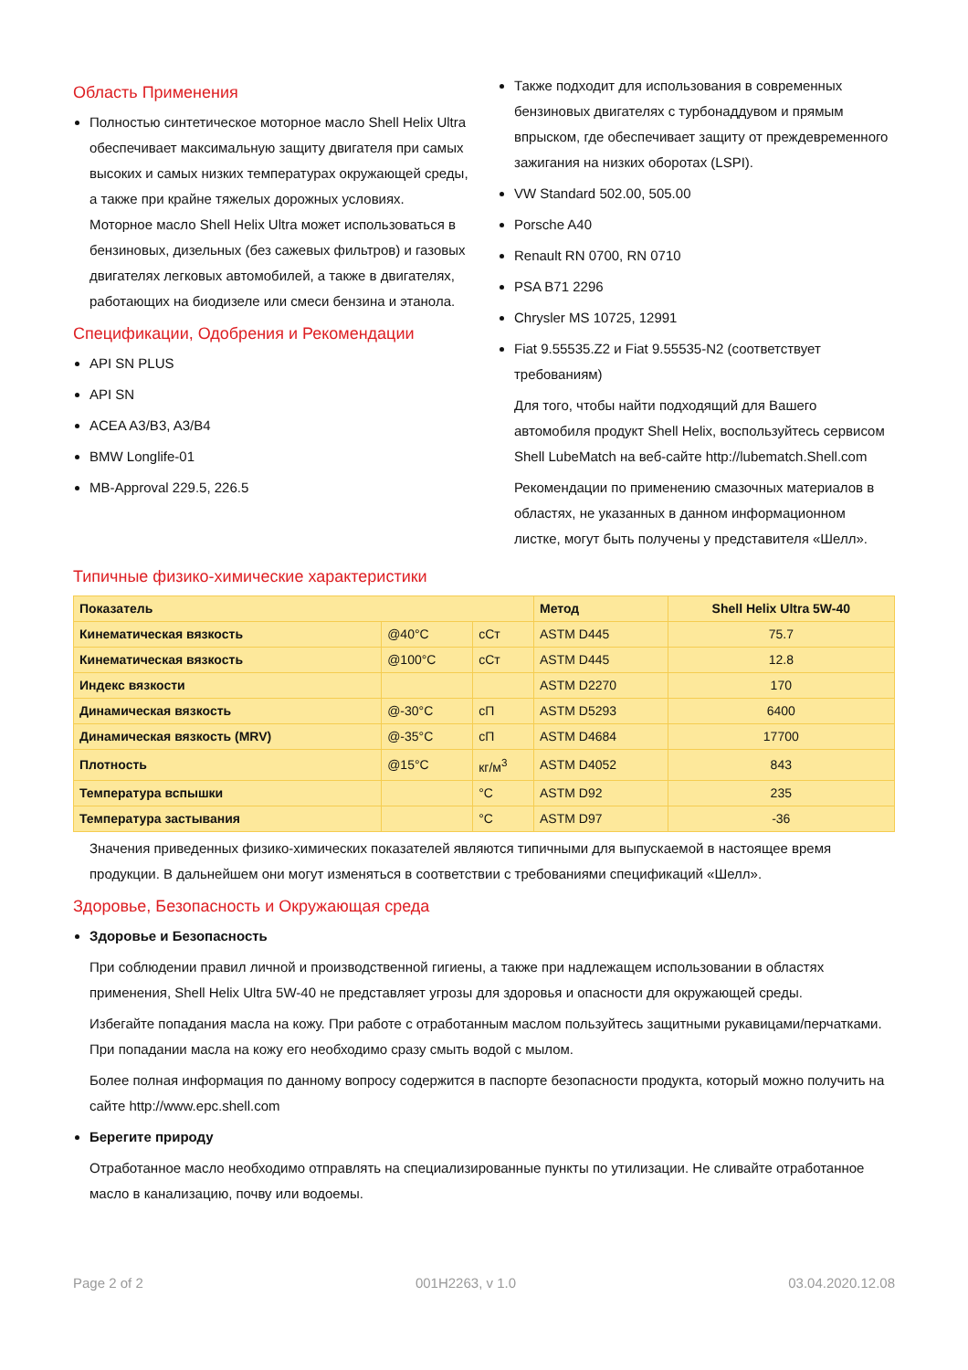Область Применения
Полностью синтетическое моторное масло Shell Helix Ultra обеспечивает максимальную защиту двигателя при самых высоких и самых низких температурах окружающей среды, а также при крайне тяжелых дорожных условиях. Моторное масло Shell Helix Ultra может использоваться в бензиновых, дизельных (без сажевых фильтров) и газовых двигателях легковых автомобилей, а также в двигателях, работающих на биодизеле или смеси бензина и этанола.
Спецификации, Одобрения и Рекомендации
API SN PLUS
API SN
ACEA A3/B3, A3/B4
BMW Longlife-01
MB-Approval 229.5, 226.5
Также подходит для использования в современных бензиновых двигателях с турбонаддувом и прямым впрыском, где обеспечивает защиту от преждевременного зажигания на низких оборотах (LSPI).
VW Standard 502.00, 505.00
Porsche A40
Renault RN 0700, RN 0710
PSA B71 2296
Chrysler MS 10725, 12991
Fiat 9.55535.Z2 и Fiat 9.55535-N2 (соответствует требованиям)
Для того, чтобы найти подходящий для Вашего автомобиля продукт Shell Helix, воспользуйтесь сервисом Shell LubeMatch на веб-сайте http://lubematch.Shell.com
Рекомендации по применению смазочных материалов в областях, не указанных в данном информационном листке, могут быть получены у представителя «Шелл».
Типичные физико-химические характеристики
| Показатель | | | Метод | Shell Helix Ultra 5W-40 |
| --- | --- | --- | --- | --- |
| Кинематическая вязкость | @40°C | сСт | ASTM D445 | 75.7 |
| Кинематическая вязкость | @100°C | сСт | ASTM D445 | 12.8 |
| Индекс вязкости | | | ASTM D2270 | 170 |
| Динамическая вязкость | @-30°C | сП | ASTM D5293 | 6400 |
| Динамическая вязкость (MRV) | @-35°C | сП | ASTM D4684 | 17700 |
| Плотность | @15°C | кг/м<sup>3</sup> | ASTM D4052 | 843 |
| Температура вспышки | | °C | ASTM D92 | 235 |
| Температура застывания | | °C | ASTM D97 | -36 |
Значения приведенных физико-химических показателей являются типичными для выпускаемой в настоящее время продукции. В дальнейшем они могут изменяться в соответствии с требованиями спецификаций «Шелл».
Здоровье, Безопасность и Окружающая среда
Здоровье и Безопасность
При соблюдении правил личной и производственной гигиены, а также при надлежащем использовании в областях применения, Shell Helix Ultra 5W-40 не представляет угрозы для здоровья и опасности для окружающей среды.
Избегайте попадания масла на кожу. При работе с отработанным маслом пользуйтесь защитными рукавицами/перчатками. При попадании масла на кожу его необходимо сразу смыть водой с мылом.
Более полная информация по данному вопросу содержится в паспорте безопасности продукта, который можно получить на сайте http://www.epc.shell.com
Берегите природу
Отработанное масло необходимо отправлять на специализированные пункты по утилизации. Не сливайте отработанное масло в канализацию, почву или водоемы.
Page 2 of 2 001H2263, v 1.0 03.04.2020.12.08